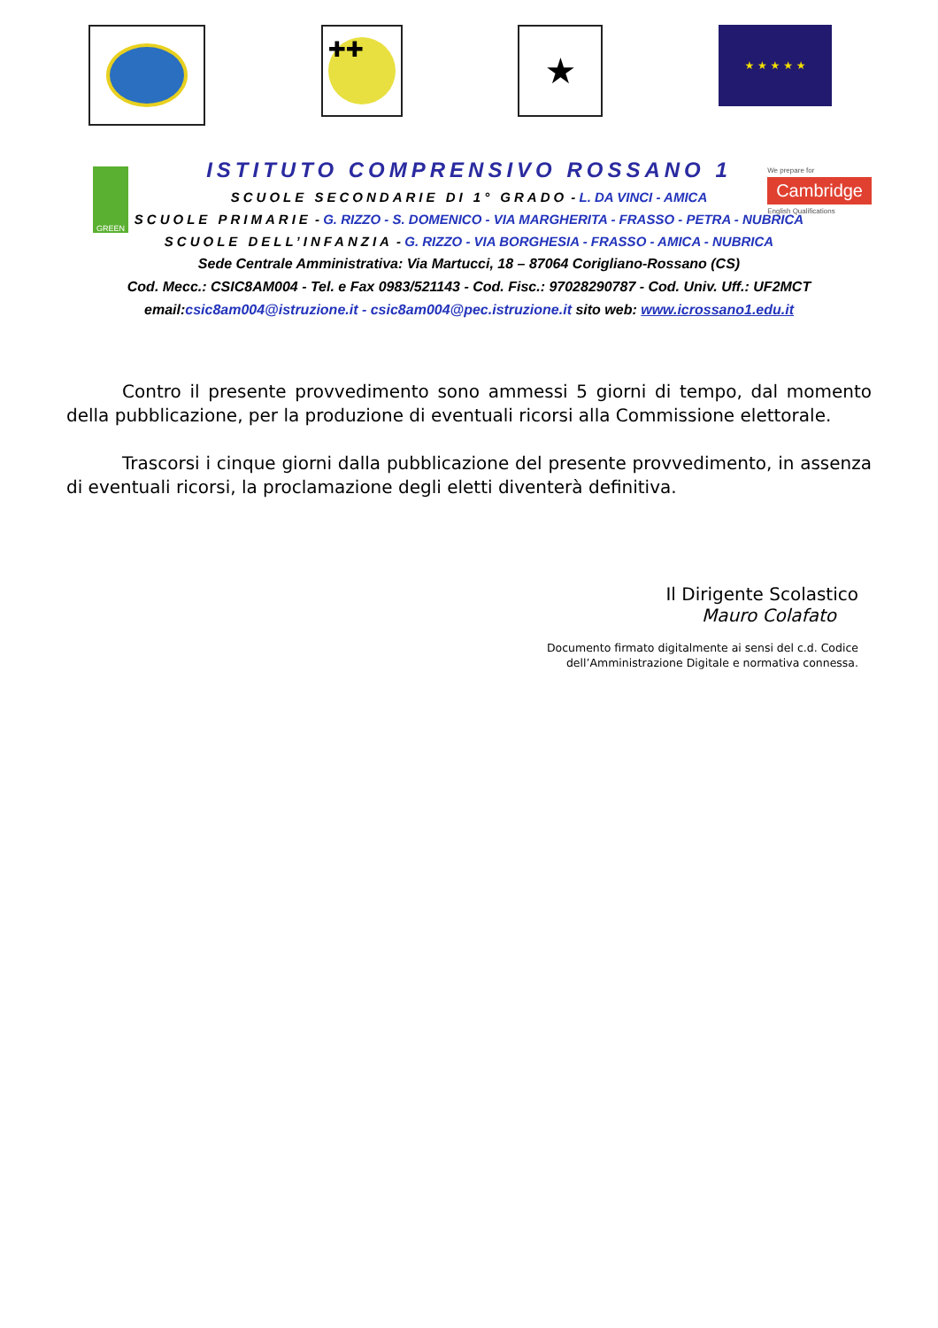✚✚
★
★ ★ ★ ★ ★
GREEN
We prepare for
Cambridge
English Qualifications
ISTITUTO COMPRENSIVO ROSSANO 1
SCUOLE SECONDARIE DI 1° GRADO - L. DA VINCI - AMICA
SCUOLE PRIMARIE - G. RIZZO - S. DOMENICO - VIA MARGHERITA - FRASSO - PETRA - NUBRICA
SCUOLE DELL’INFANZIA - G. RIZZO - VIA BORGHESIA - FRASSO - AMICA - NUBRICA
Sede Centrale Amministrativa: Via Martucci, 18 – 87064 Corigliano-Rossano (CS)
Cod. Mecc.: CSIC8AM004 - Tel. e Fax 0983/521143 - Cod. Fisc.: 97028290787 - Cod. Univ. Uff.: UF2MCT
email:csic8am004@istruzione.it - csic8am004@pec.istruzione.it sito web: www.icrossano1.edu.it
Contro il presente provvedimento sono ammessi 5 giorni di tempo, dal momento della pubblicazione, per la produzione di eventuali ricorsi alla Commissione elettorale.
Trascorsi i cinque giorni dalla pubblicazione del presente provvedimento, in assenza di eventuali ricorsi, la proclamazione degli eletti diventerà definitiva.
Il Dirigente Scolastico
Mauro Colafato
Documento firmato digitalmente ai sensi del c.d. Codice
dell’Amministrazione Digitale e normativa connessa.